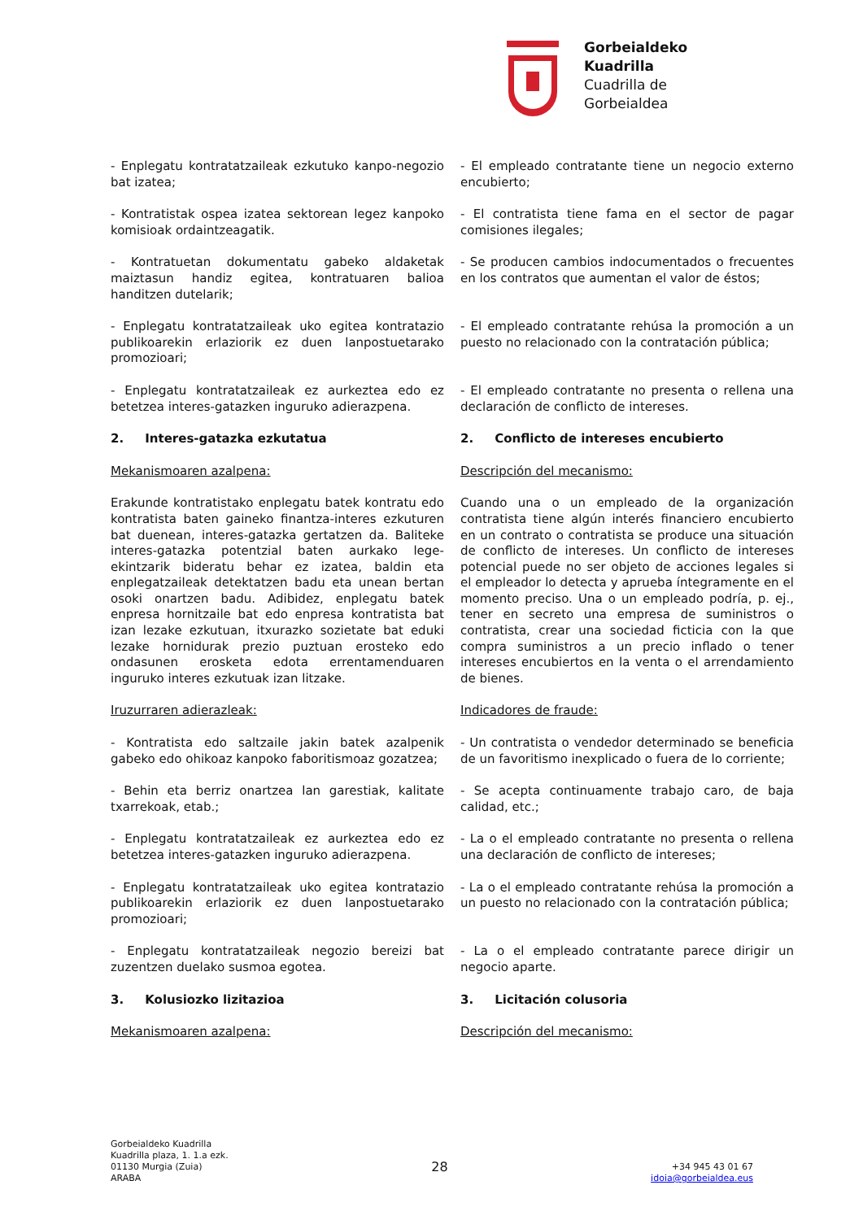Gorbeialdeko
Kuadrilla
Cuadrilla de
Gorbeialdea
- Enplegatu kontratatzaileak ezkutuko kanpo-negozio bat izatea;
- El empleado contratante tiene un negocio externo encubierto;
- Kontratistak ospea izatea sektorean legez kanpoko komisioak ordaintzeagatik.
- El contratista tiene fama en el sector de pagar comisiones ilegales;
- Kontratuetan dokumentatu gabeko aldaketak maiztasun handiz egitea, kontratuaren balioa handitzen dutelarik;
- Se producen cambios indocumentados o frecuentes en los contratos que aumentan el valor de éstos;
- Enplegatu kontratatzaileak uko egitea kontratazio publikoarekin erlaziorik ez duen lanpostuetarako promozioari;
- El empleado contratante rehúsa la promoción a un puesto no relacionado con la contratación pública;
- Enplegatu kontratatzaileak ez aurkeztea edo ez betetzea interes-gatazken inguruko adierazpena.
- El empleado contratante no presenta o rellena una declaración de conflicto de intereses.
2. Interes-gatazka ezkutatua
2. Conflicto de intereses encubierto
Mekanismoaren azalpena: Descripción del mecanismo:
Erakunde kontratistako enplegatu batek kontratu edo kontratista baten gaineko finantza-interes ezkuturen bat duenean, interes-gatazka gertatzen da. Baliteke interes-gatazka potentzial baten aurkako lege-ekintzarik bideratu behar ez izatea, baldin eta enplegatzaileak detektatzen badu eta unean bertan osoki onartzen badu. Adibidez, enplegatu batek enpresa hornitzaile bat edo enpresa kontratista bat izan lezake ezkutuan, itxurazko sozietate bat eduki lezake hornidurak prezio puztuan erosteko edo ondasunen erosketa edota errentamenduaren inguruko interes ezkutuak izan litzake.
Cuando una o un empleado de la organización contratista tiene algún interés financiero encubierto en un contrato o contratista se produce una situación de conflicto de intereses. Un conflicto de intereses potencial puede no ser objeto de acciones legales si el empleador lo detecta y aprueba íntegramente en el momento preciso. Una o un empleado podría, p. ej., tener en secreto una empresa de suministros o contratista, crear una sociedad ficticia con la que compra suministros a un precio inflado o tener intereses encubiertos en la venta o el arrendamiento de bienes.
Iruzurraren adierazleak: Indicadores de fraude:
- Kontratista edo saltzaile jakin batek azalpenik gabeko edo ohikoaz kanpoko faboritismoaz gozatzea;
- Un contratista o vendedor determinado se beneficia de un favoritismo inexplicado o fuera de lo corriente;
- Behin eta berriz onartzea lan garestiak, kalitate txarrekoak, etab.;
- Se acepta continuamente trabajo caro, de baja calidad, etc.;
- Enplegatu kontratatzaileak ez aurkeztea edo ez betetzea interes-gatazken inguruko adierazpena.
- La o el empleado contratante no presenta o rellena una declaración de conflicto de intereses;
- Enplegatu kontratatzaileak uko egitea kontratazio publikoarekin erlaziorik ez duen lanpostuetarako promozioari;
- La o el empleado contratante rehúsa la promoción a un puesto no relacionado con la contratación pública;
- Enplegatu kontratatzaileak negozio bereizi bat zuzentzen duelako susmoa egotea.
- La o el empleado contratante parece dirigir un negocio aparte.
3. Kolusiozko lizitazioa 3. Licitación colusoria
Mekanismoaren azalpena: Descripción del mecanismo:
Gorbeialdeko Kuadrilla
Kuadrilla plaza, 1. 1.a ezk.
01130 Murgia (Zuia)
ARABA
28
+34 945 43 01 67
idoia@gorbeialdea.eus